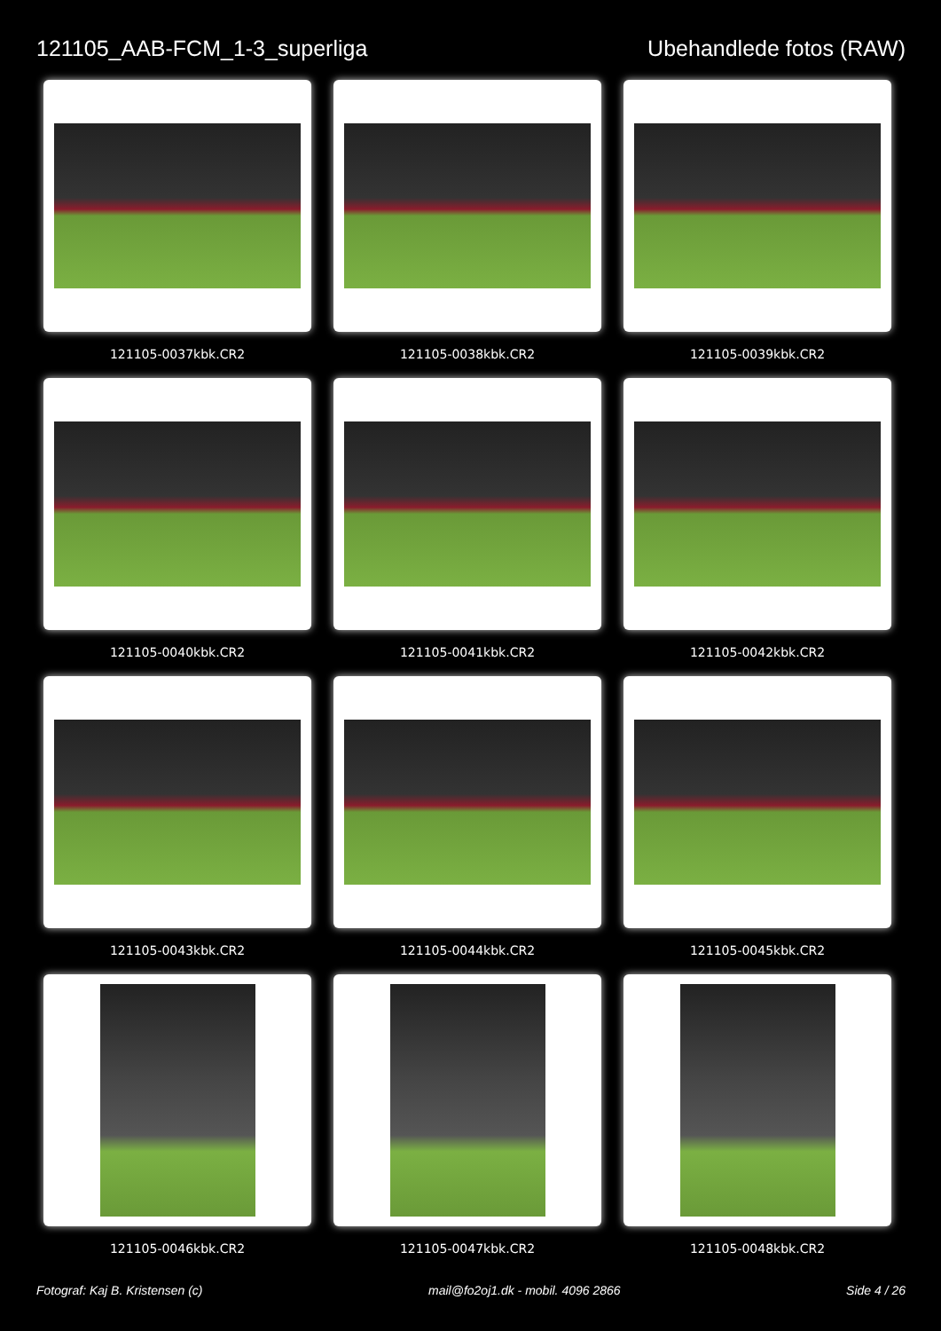121105_AAB-FCM_1-3_superliga Ubehandlede fotos (RAW)
121105-0037kbk.CR2
121105-0038kbk.CR2
121105-0039kbk.CR2
121105-0040kbk.CR2
121105-0041kbk.CR2
121105-0042kbk.CR2
121105-0043kbk.CR2
121105-0044kbk.CR2
121105-0045kbk.CR2
121105-0046kbk.CR2
121105-0047kbk.CR2
121105-0048kbk.CR2
Fotograf: Kaj B. Kristensen (c) mail@fo2oj1.dk - mobil. 4096 2866 Side 4 / 26